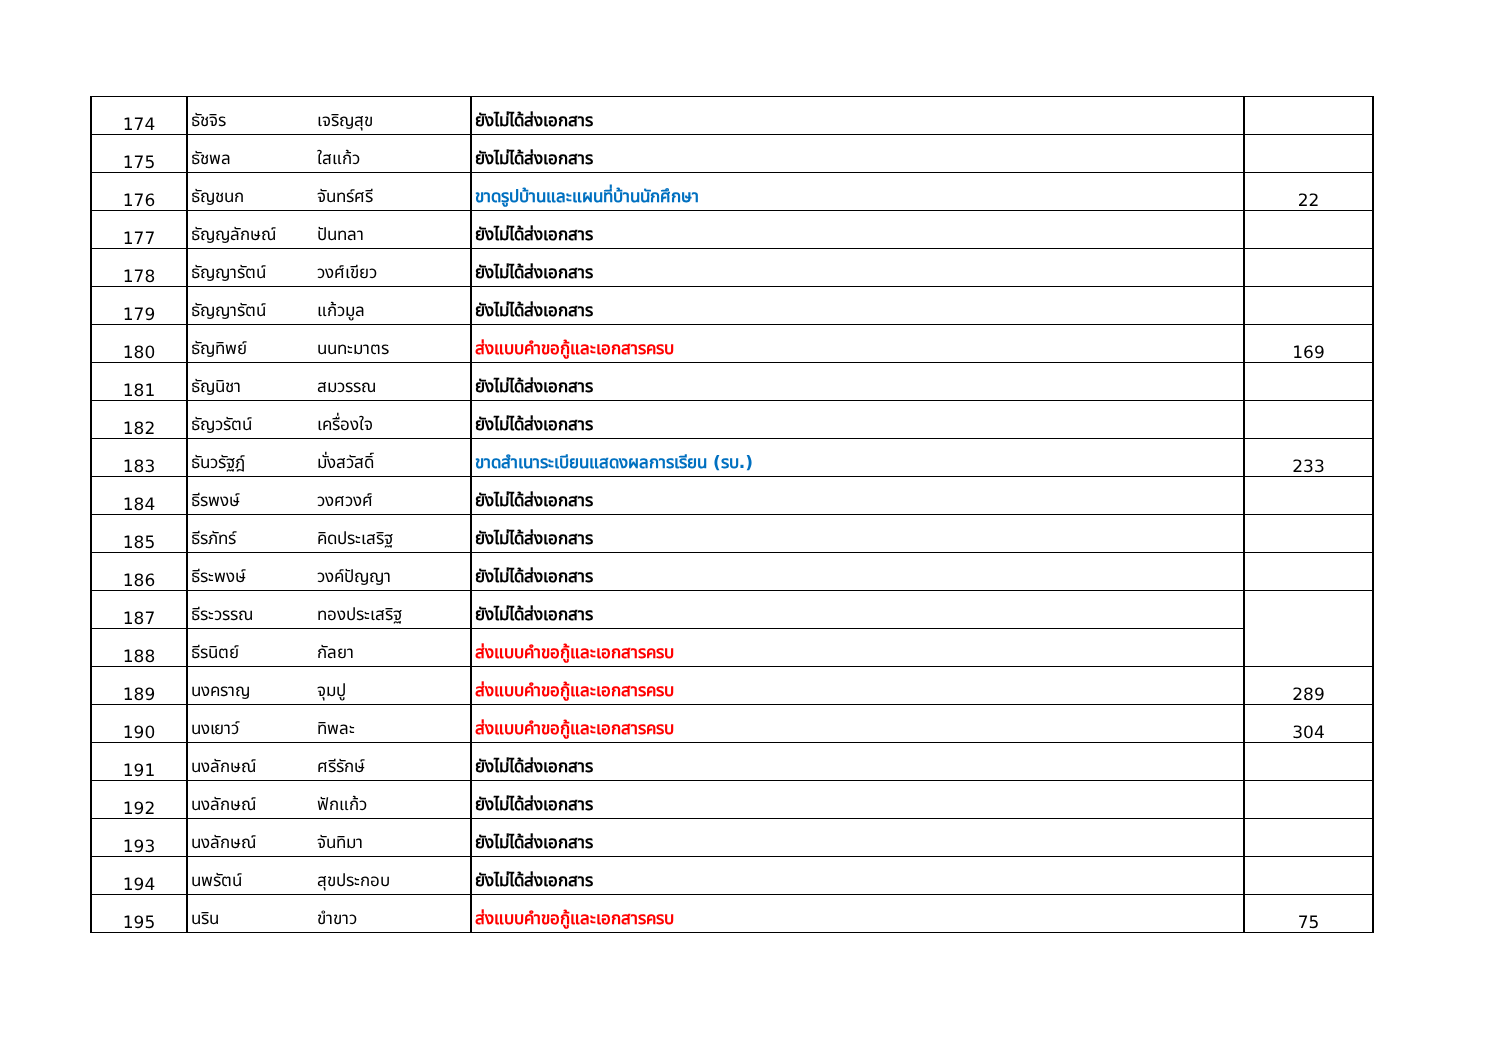| 174 | ธัชจิร | เจริญสุข | ยังไม่ได้ส่งเอกสาร | |
| 175 | ธัชพล | ใสแก้ว | ยังไม่ได้ส่งเอกสาร | |
| 176 | ธัญชนก | จันทร์ศรี | ขาดรูปบ้านและแผนที่บ้านนักศึกษา | 22 |
| 177 | ธัญญลักษณ์ | ปันทลา | ยังไม่ได้ส่งเอกสาร | |
| 178 | ธัญญารัตน์ | วงศ์เขียว | ยังไม่ได้ส่งเอกสาร | |
| 179 | ธัญญารัตน์ | แก้วมูล | ยังไม่ได้ส่งเอกสาร | |
| 180 | ธัญทิพย์ | นนทะมาตร | ส่งแบบคำขอกู้และเอกสารครบ | 169 |
| 181 | ธัญนิชา | สมวรรณ | ยังไม่ได้ส่งเอกสาร | |
| 182 | ธัญวรัตน์ | เครื่องใจ | ยังไม่ได้ส่งเอกสาร | |
| 183 | ธันวรัฐฎ์ | มั่งสวัสดิ์ | ขาดสำเนาระเบียนแสดงผลการเรียน (รบ.) | 233 |
| 184 | ธีรพงษ์ | วงศวงศ์ | ยังไม่ได้ส่งเอกสาร | |
| 185 | ธีรภัทร์ | คิดประเสริฐ | ยังไม่ได้ส่งเอกสาร | |
| 186 | ธีระพงษ์ | วงค์ปัญญา | ยังไม่ได้ส่งเอกสาร | |
| 187 | ธีระวรรณ | ทองประเสริฐ | ยังไม่ได้ส่งเอกสาร | |
| 188 | ธีรนิตย์ | กัลยา | ส่งแบบคำขอกู้และเอกสารครบ | |
| 189 | นงคราญ | จุมปู | ส่งแบบคำขอกู้และเอกสารครบ | 289 |
| 190 | นงเยาว์ | ทิพละ | ส่งแบบคำขอกู้และเอกสารครบ | 304 |
| 191 | นงลักษณ์ | ศรีรักษ์ | ยังไม่ได้ส่งเอกสาร | |
| 192 | นงลักษณ์ | ฟักแก้ว | ยังไม่ได้ส่งเอกสาร | |
| 193 | นงลักษณ์ | จันทิมา | ยังไม่ได้ส่งเอกสาร | |
| 194 | นพรัตน์ | สุขประกอบ | ยังไม่ได้ส่งเอกสาร | |
| 195 | นริน | ขำขาว | ส่งแบบคำขอกู้และเอกสารครบ | 75 |